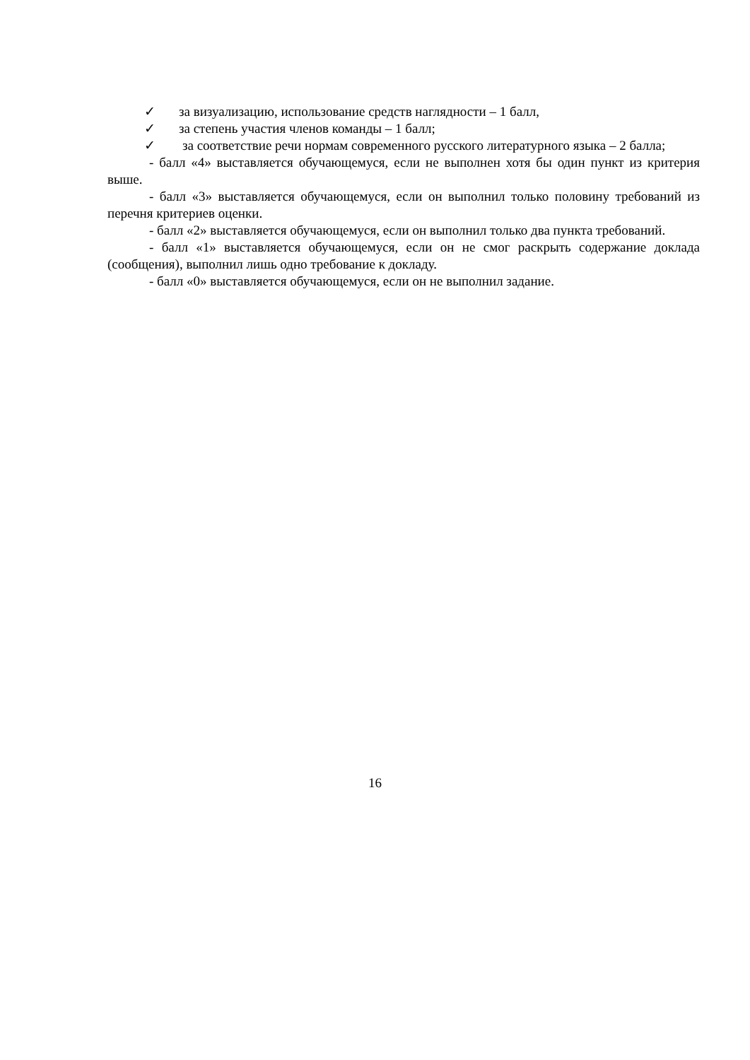✓ за визуализацию, использование средств наглядности – 1 балл,
✓ за степень участия членов команды – 1 балл;
✓ за соответствие речи нормам современного русского литературного языка – 2 балла;
- балл «4» выставляется обучающемуся, если не выполнен хотя бы один пункт из критерия выше.
- балл «3» выставляется обучающемуся, если он выполнил только половину требований из перечня критериев оценки.
- балл «2» выставляется обучающемуся, если он выполнил только два пункта требований.
- балл «1» выставляется обучающемуся, если он не смог раскрыть содержание доклада (сообщения), выполнил лишь одно требование к докладу.
- балл «0» выставляется обучающемуся, если он не выполнил задание.
16